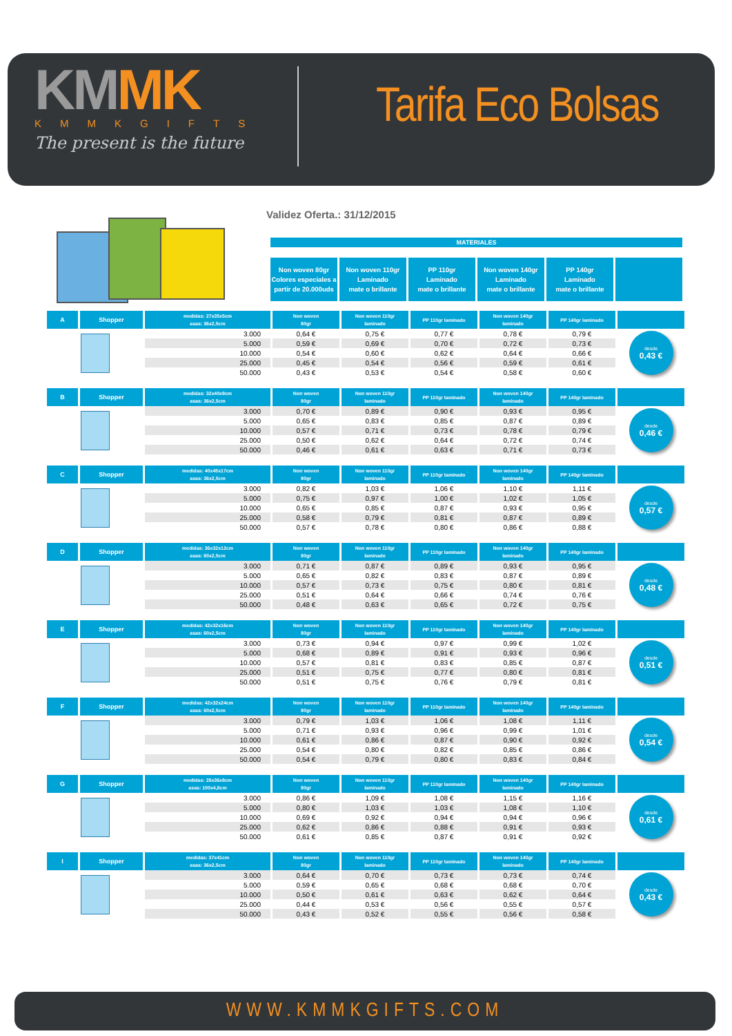KM MK
KMMKGIFTS
The present is the future
Tarifa Eco Bolsas
Validez Oferta.: 31/12/2015
MATERIALES
Non woven 80gr
Colores especiales a
partir de 20.000uds
Non woven 110gr
Laminado
mate o brillante
PP 110gr
Laminado
mate o brillante
Non woven 140gr
Laminado
mate o brillante
PP 140gr
Laminado
mate o brillante
| A | Shopper | medidas: 27x35x5cm asas: 36x2,5cm | Non woven 80gr | Non woven 110gr laminado | PP 110gr laminado | Non woven 140gr laminado | PP 140gr laminado | |
| | | 3.000 | 0,64 € | 0,75 € | 0,77 € | 0,78 € | 0,79 € | desde 0,43 € |
| | | 5.000 | 0,59 € | 0,69 € | 0,70 € | 0,72 € | 0,73 € | |
| | | 10.000 | 0,54 € | 0,60 € | 0,62 € | 0,64 € | 0,66 € | |
| | | 25.000 | 0,45 € | 0,54 € | 0,56 € | 0,59 € | 0,61 € | |
| | | 50.000 | 0,43 € | 0,53 € | 0,54 € | 0,58 € | 0,60 € | |
| B | Shopper | medidas: 32x40x9cm asas: 36x2,5cm | Non woven 80gr | Non woven 110gr laminado | PP 110gr laminado | Non woven 140gr laminado | PP 140gr laminado | |
| | | 3.000 | 0,70 € | 0,89 € | 0,90 € | 0,93 € | 0,95 € | desde 0,46 € |
| | | 5.000 | 0,65 € | 0,83 € | 0,85 € | 0,87 € | 0,89 € | |
| | | 10.000 | 0,57 € | 0,71 € | 0,73 € | 0,78 € | 0,79 € | |
| | | 25.000 | 0,50 € | 0,62 € | 0,64 € | 0,72 € | 0,74 € | |
| | | 50.000 | 0,46 € | 0,61 € | 0,63 € | 0,71 € | 0,73 € | |
| C | Shopper | medidas: 40x45x17cm asas: 36x2,5cm | Non woven 80gr | Non woven 110gr laminado | PP 110gr laminado | Non woven 140gr laminado | PP 140gr laminado | |
| | | 3.000 | 0,82 € | 1,03 € | 1,06 € | 1,10 € | 1,11 € | desde 0,57 € |
| | | 5.000 | 0,75 € | 0,97 € | 1,00 € | 1,02 € | 1,05 € | |
| | | 10.000 | 0,65 € | 0,85 € | 0,87 € | 0,93 € | 0,95 € | |
| | | 25.000 | 0,58 € | 0,79 € | 0,81 € | 0,87 € | 0,89 € | |
| | | 50.000 | 0,57 € | 0,78 € | 0,80 € | 0,86 € | 0,88 € | |
| D | Shopper | medidas: 36x32x12cm asas: 60x2,5cm | Non woven 80gr | Non woven 110gr laminado | PP 110gr laminado | Non woven 140gr laminado | PP 140gr laminado | |
| | | 3.000 | 0,71 € | 0,87 € | 0,89 € | 0,93 € | 0,95 € | desde 0,48 € |
| | | 5.000 | 0,65 € | 0,82 € | 0,83 € | 0,87 € | 0,89 € | |
| | | 10.000 | 0,57 € | 0,73 € | 0,75 € | 0,80 € | 0,81 € | |
| | | 25.000 | 0,51 € | 0,64 € | 0,66 € | 0,74 € | 0,76 € | |
| | | 50.000 | 0,48 € | 0,63 € | 0,65 € | 0,72 € | 0,75 € | |
| E | Shopper | medidas: 42x32x16cm asas: 60x2,5cm | Non woven 80gr | Non woven 110gr laminado | PP 110gr laminado | Non woven 140gr laminado | PP 140gr laminado | |
| | | 3.000 | 0,73 € | 0,94 € | 0,97 € | 0,99 € | 1,02 € | desde 0,51 € |
| | | 5.000 | 0,68 € | 0,89 € | 0,91 € | 0,93 € | 0,96 € | |
| | | 10.000 | 0,57 € | 0,81 € | 0,83 € | 0,85 € | 0,87 € | |
| | | 25.000 | 0,51 € | 0,75 € | 0,77 € | 0,80 € | 0,81 € | |
| | | 50.000 | 0,51 € | 0,75 € | 0,76 € | 0,79 € | 0,81 € | |
| F | Shopper | medidas: 42x32x24cm asas: 60x2,5cm | Non woven 80gr | Non woven 110gr laminado | PP 110gr laminado | Non woven 140gr laminado | PP 140gr laminado | |
| | | 3.000 | 0,79 € | 1,03 € | 1,06 € | 1,08 € | 1,11 € | desde 0,54 € |
| | | 5.000 | 0,71 € | 0,93 € | 0,96 € | 0,99 € | 1,01 € | |
| | | 10.000 | 0,61 € | 0,86 € | 0,87 € | 0,90 € | 0,92 € | |
| | | 25.000 | 0,54 € | 0,80 € | 0,82 € | 0,85 € | 0,86 € | |
| | | 50.000 | 0,54 € | 0,79 € | 0,80 € | 0,83 € | 0,84 € | |
| G | Shopper | medidas: 28x36x8cm asas: 100x4,8cm | Non woven 80gr | Non woven 110gr laminado | PP 110gr laminado | Non woven 140gr laminado | PP 140gr laminado | |
| | | 3.000 | 0,86 € | 1,09 € | 1,08 € | 1,15 € | 1,16 € | desde 0,61 € |
| | | 5.000 | 0,80 € | 1,03 € | 1,03 € | 1,08 € | 1,10 € | |
| | | 10.000 | 0,69 € | 0,92 € | 0,94 € | 0,94 € | 0,96 € | |
| | | 25.000 | 0,62 € | 0,86 € | 0,88 € | 0,91 € | 0,93 € | |
| | | 50.000 | 0,61 € | 0,85 € | 0,87 € | 0,91 € | 0,92 € | |
| I | Shopper | medidas: 37x41cm asas: 36x2,5cm | Non woven 80gr | Non woven 110gr laminado | PP 110gr laminado | Non woven 140gr laminado | PP 140gr laminado | |
| | | 3.000 | 0,64 € | 0,70 € | 0,73 € | 0,73 € | 0,74 € | desde 0,43 € |
| | | 5.000 | 0,59 € | 0,65 € | 0,68 € | 0,68 € | 0,70 € | |
| | | 10.000 | 0,50 € | 0,61 € | 0,63 € | 0,62 € | 0,64 € | |
| | | 25.000 | 0,44 € | 0,53 € | 0,56 € | 0,55 € | 0,57 € | |
| | | 50.000 | 0,43 € | 0,52 € | 0,55 € | 0,56 € | 0,58 € | |
WWW.KMMKGIFTS.COM